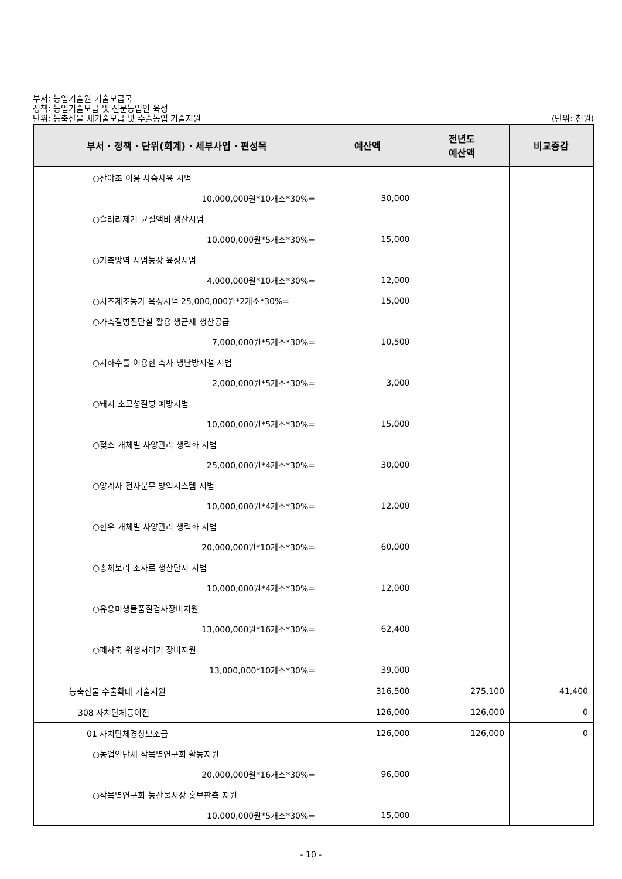부서: 농업기술원 기술보급국
정책: 농업기술보급 및 전문농업인 육성
단위: 농축산물 새기술보급 및 수출농업 기술지원 (단위: 천원)
| 부서 · 정책 · 단위(회계) · 세부사업 · 편성목 | 예산액 | 전년도 예산액 | 비교증감 |
| --- | --- | --- | --- |
| ○산야초 이용 사슴사육 시범 | | | |
| 10,000,000원*10개소*30%= | 30,000 | | |
| ○슬러리제거 균질액비 생산시범 | | | |
| 10,000,000원*5개소*30%= | 15,000 | | |
| ○가축방역 시범농장 육성시범 | | | |
| 4,000,000원*10개소*30%= | 12,000 | | |
| ○치즈제조농가 육성시범 25,000,000원*2개소*30%= | 15,000 | | |
| ○가축질병진단실 활용 생균제 생산공급 | | | |
| 7,000,000원*5개소*30%= | 10,500 | | |
| ○지하수를 이용한 축사 냉난방시설 시범 | | | |
| 2,000,000원*5개소*30%= | 3,000 | | |
| ○돼지 소모성질병 예방시범 | | | |
| 10,000,000원*5개소*30%= | 15,000 | | |
| ○젖소 개체별 사양관리 생력화 시범 | | | |
| 25,000,000원*4개소*30%= | 30,000 | | |
| ○양계사 전자분무 방역시스템 시범 | | | |
| 10,000,000원*4개소*30%= | 12,000 | | |
| ○한우 개체별 사양관리 생력화 시범 | | | |
| 20,000,000원*10개소*30%= | 60,000 | | |
| ○총체보리 조사료 생산단지 시범 | | | |
| 10,000,000원*4개소*30%= | 12,000 | | |
| ○유용미생물품질검사장비지원 | | | |
| 13,000,000원*16개소*30%= | 62,400 | | |
| ○폐사축 위생처리기 장비지원 | | | |
| 13,000,000*10개소*30%= | 39,000 | | |
| 농축산물 수출확대 기술지원 | 316,500 | 275,100 | 41,400 |
| 308 자치단체등이전 | 126,000 | 126,000 | 0 |
| 01 자치단체경상보조금 | 126,000 | 126,000 | 0 |
| ○농업인단체 작목별연구회 활동지원 | | | |
| 20,000,000원*16개소*30%= | 96,000 | | |
| ○작목별연구회 농산물시장 홍보판촉 지원 | | | |
| 10,000,000원*5개소*30%= | 15,000 | | |
- 10 -